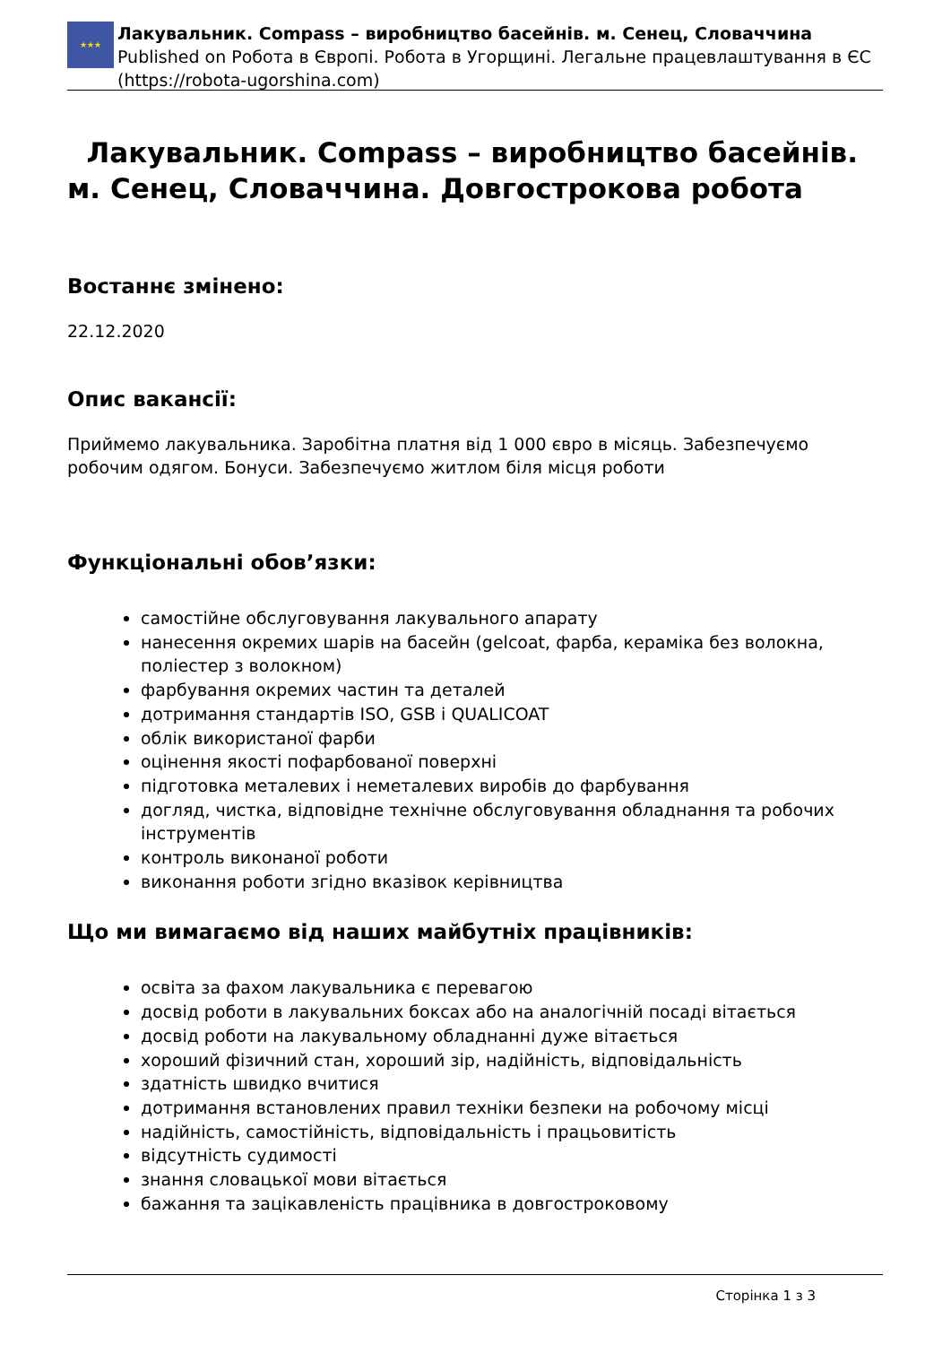★★★
Лакувальник. Compass – виробництво басейнів. м. Сенец, Словаччина
Published on Робота в Європі. Робота в Угорщині. Легальне працевлаштування в ЄС (https://robota-ugorshina.com)
Лакувальник. Compass – виробництво басейнів. м. Сенец, Словаччина. Довгострокова робота
Востаннє змінено:
22.12.2020
Опис вакансії:
Приймемо лакувальника. Заробітна платня від 1 000 євро в місяць. Забезпечуємо робочим одягом. Бонуси. Забезпечуємо житлом біля місця роботи
Функціональні обов’язки:
самостійне обслуговування лакувального апарату
нанесення окремих шарів на басейн (gelcoat, фарба, кераміка без волокна, поліестер з волокном)
фарбування окремих частин та деталей
дотримання стандартів ISO, GSB і QUALICOAT
облік використаної фарби
оцінення якості пофарбованої поверхні
підготовка металевих і неметалевих виробів до фарбування
догляд, чистка, відповідне технічне обслуговування обладнання та робочих інструментів
контроль виконаної роботи
виконання роботи згідно вказівок керівництва
Що ми вимагаємо від наших майбутніх працівників:
освіта за фахом лакувальника є перевагою
досвід роботи в лакувальних боксах або на аналогічній посаді вітається
досвід роботи на лакувальному обладнанні дуже вітається
хороший фізичний стан, хороший зір, надійність, відповідальність
здатність швидко вчитися
дотримання встановлених правил техніки безпеки на робочому місці
надійність, самостійність, відповідальність і працьовитість
відсутність судимості
знання словацької мови вітається
бажання та зацікавленість працівника в довгостроковому
Сторінка 1 з 3